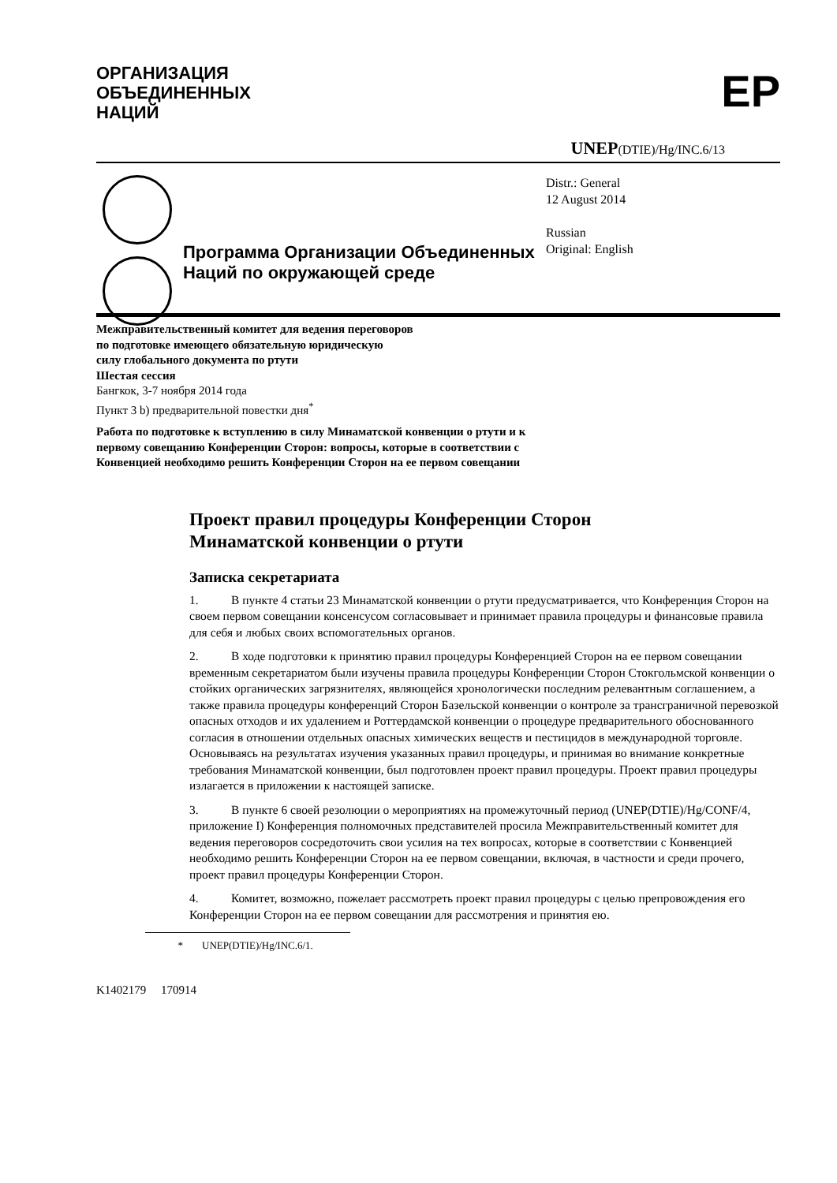ОРГАНИЗАЦИЯ
ОБЪЕДИНЕННЫХ
НАЦИЙ
EP
UNEP(DTIE)/Hg/INC.6/13
Программа Организации Объединенных Наций по окружающей среде
Distr.: General
12 August 2014
Russian
Original: English
Межправительственный комитет для ведения переговоров
по подготовке имеющего обязательную юридическую
силу глобального документа по ртути
Шестая сессия
Бангкок, 3-7 ноября 2014 года
Пункт 3 b) предварительной повестки дня<sup>*</sup>
Работа по подготовке к вступлению в силу Минаматской конвенции о ртути и к
первому совещанию Конференции Сторон: вопросы, которые в соответствии с
Конвенцией необходимо решить Конференции Сторон на ее первом совещании
Проект правил процедуры Конференции Сторон
Минаматской конвенции о ртути
Записка секретариата
1. В пункте 4 статьи 23 Минаматской конвенции о ртути предусматривается, что Конференция Сторон на своем первом совещании консенсусом согласовывает и принимает правила процедуры и финансовые правила для себя и любых своих вспомогательных органов.
2. В ходе подготовки к принятию правил процедуры Конференцией Сторон на ее первом совещании временным секретариатом были изучены правила процедуры Конференции Сторон Стокгольмской конвенции о стойких органических загрязнителях, являющейся хронологически последним релевантным соглашением, а также правила процедуры конференций Сторон Базельской конвенции о контроле за трансграничной перевозкой опасных отходов и их удалением и Роттердамской конвенции о процедуре предварительного обоснованного согласия в отношении отдельных опасных химических веществ и пестицидов в международной торговле. Основываясь на результатах изучения указанных правил процедуры, и принимая во внимание конкретные требования Минаматской конвенции, был подготовлен проект правил процедуры. Проект правил процедуры излагается в приложении к настоящей записке.
3. В пункте 6 своей резолюции о мероприятиях на промежуточный период (UNEP(DTIE)/Hg/CONF/4, приложение I) Конференция полномочных представителей просила Межправительственный комитет для ведения переговоров сосредоточить свои усилия на тех вопросах, которые в соответствии с Конвенцией необходимо решить Конференции Сторон на ее первом совещании, включая, в частности и среди прочего, проект правил процедуры Конференции Сторон.
4. Комитет, возможно, пожелает рассмотреть проект правил процедуры с целью препровождения его Конференции Сторон на ее первом совещании для рассмотрения и принятия ею.
* UNEP(DTIE)/Hg/INC.6/1.
K1402179 170914